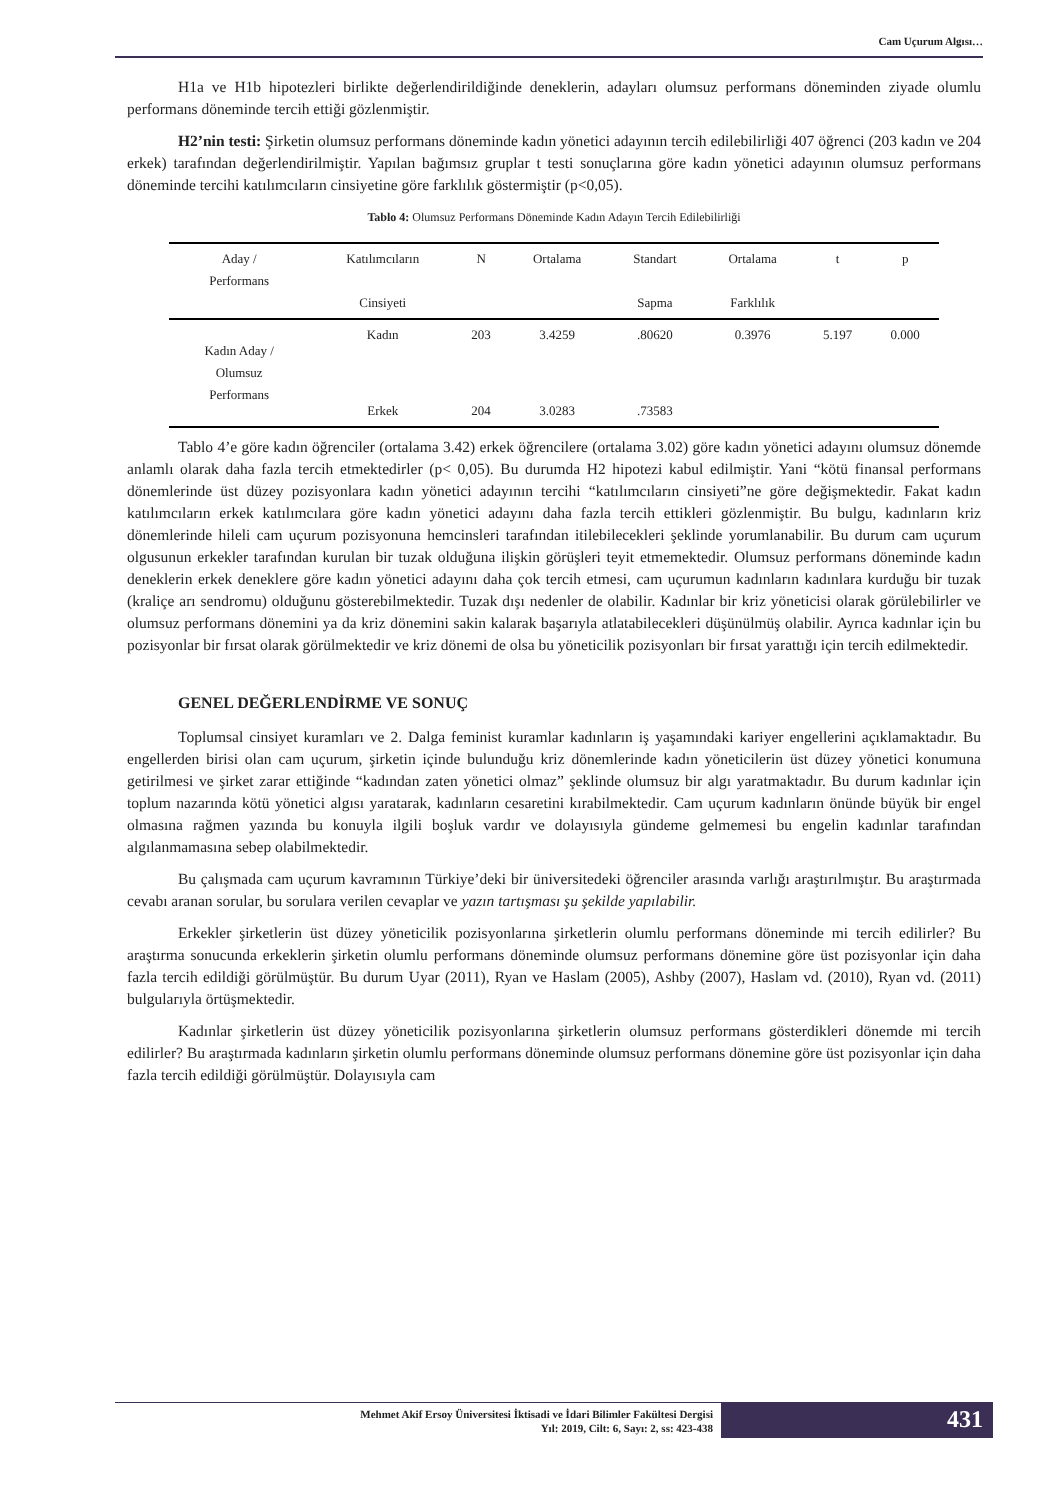Cam Uçurum Algısı…
H1a ve H1b hipotezleri birlikte değerlendirildiğinde deneklerin, adayları olumsuz performans döneminden ziyade olumlu performans döneminde tercih ettiği gözlenmiştir.
H2’nin testi: Şirketin olumsuz performans döneminde kadın yönetici adayının tercih edilebilirliği 407 öğrenci (203 kadın ve 204 erkek) tarafından değerlendirilmiştir. Yapılan bağımsız gruplar t testi sonuçlarına göre kadın yönetici adayının olumsuz performans döneminde tercihi katılımcıların cinsiyetine göre farklılık göstermiştir (p<0,05).
Tablo 4: Olumsuz Performans Döneminde Kadın Adayın Tercih Edilebilirliği
| Aday / Performans | Katılımcıların Cinsiyeti | N | Ortalama | Standart Sapma | Ortalama Farklılık | t | p |
| --- | --- | --- | --- | --- | --- | --- | --- |
| Kadın Aday / Olumsuz Performans | Kadın | 203 | 3.4259 | .80620 | 0.3976 | 5.197 | 0.000 |
| | Erkek | 204 | 3.0283 | .73583 | | | |
Tablo 4’e göre kadın öğrenciler (ortalama 3.42) erkek öğrencilere (ortalama 3.02) göre kadın yönetici adayını olumsuz dönemde anlamlı olarak daha fazla tercih etmektedirler (p< 0,05). Bu durumda H2 hipotezi kabul edilmiştir. Yani “kötü finansal performans dönemlerinde üst düzey pozisyonlara kadın yönetici adayının tercihi “katılımcıların cinsiyeti”ne göre değişmektedir. Fakat kadın katılımcıların erkek katılımcılara göre kadın yönetici adayını daha fazla tercih ettikleri gözlenmiştir. Bu bulgu, kadınların kriz dönemlerinde hileli cam uçurum pozisyonuna hemcinsleri tarafından itilebilecekleri şeklinde yorumlanabilir. Bu durum cam uçurum olgusunun erkekler tarafından kurulan bir tuzak olduğuna ilişkin görüşleri teyit etmemektedir. Olumsuz performans döneminde kadın deneklerin erkek deneklere göre kadın yönetici adayını daha çok tercih etmesi, cam uçurumun kadınların kadınlara kurduğu bir tuzak (kraliçe arı sendromu) olduğunu gösterebilmektedir. Tuzak dışı nedenler de olabilir. Kadınlar bir kriz yöneticisi olarak görülebilirler ve olumsuz performans dönemini ya da kriz dönemini sakin kalarak başarıyla atlatabilecekleri düşünülmüş olabilir. Ayrıca kadınlar için bu pozisyonlar bir fırsat olarak görülmektedir ve kriz dönemi de olsa bu yöneticilik pozisyonları bir fırsat yarattığı için tercih edilmektedir.
GENEL DEĞERLENDİRME VE SONUÇ
Toplumsal cinsiyet kuramları ve 2. Dalga feminist kuramlar kadınların iş yaşamındaki kariyer engellerini açıklamaktadır. Bu engellerden birisi olan cam uçurum, şirketin içinde bulunduğu kriz dönemlerinde kadın yöneticilerin üst düzey yönetici konumuna getirilmesi ve şirket zarar ettiğinde “kadından zaten yönetici olmaz” şeklinde olumsuz bir algı yaratmaktadır. Bu durum kadınlar için toplum nazarında kötü yönetici algısı yaratarak, kadınların cesaretini kırabilmektedir. Cam uçurum kadınların önünde büyük bir engel olmasına rağmen yazında bu konuyla ilgili boşluk vardır ve dolayısıyla gündeme gelmemesi bu engelin kadınlar tarafından algılanmamasına sebep olabilmektedir.
Bu çalışmada cam uçurum kavramının Türkiye’deki bir üniversitedeki öğrenciler arasında varlığı araştırılmıştır. Bu araştırmada cevabı aranan sorular, bu sorulara verilen cevaplar ve yazın tartışması şu şekilde yapılabilir.
Erkekler şirketlerin üst düzey yöneticilik pozisyonlarına şirketlerin olumlu performans döneminde mi tercih edilirler? Bu araştırma sonucunda erkeklerin şirketin olumlu performans döneminde olumsuz performans dönemine göre üst pozisyonlar için daha fazla tercih edildiği görülmüştür. Bu durum Uyar (2011), Ryan ve Haslam (2005), Ashby (2007), Haslam vd. (2010), Ryan vd. (2011) bulgularıyla örtüşmektedir.
Kadınlar şirketlerin üst düzey yöneticilik pozisyonlarına şirketlerin olumsuz performans gösterdikleri dönemde mi tercih edilirler? Bu araştırmada kadınların şirketin olumlu performans döneminde olumsuz performans dönemine göre üst pozisyonlar için daha fazla tercih edildiği görülmüştür. Dolayısıyla cam
Mehmet Akif Ersoy Üniversitesi İktisadi ve İdari Bilimler Fakültesi Dergisi
Yıl: 2019, Cilt: 6, Sayı: 2, ss: 423-438
431